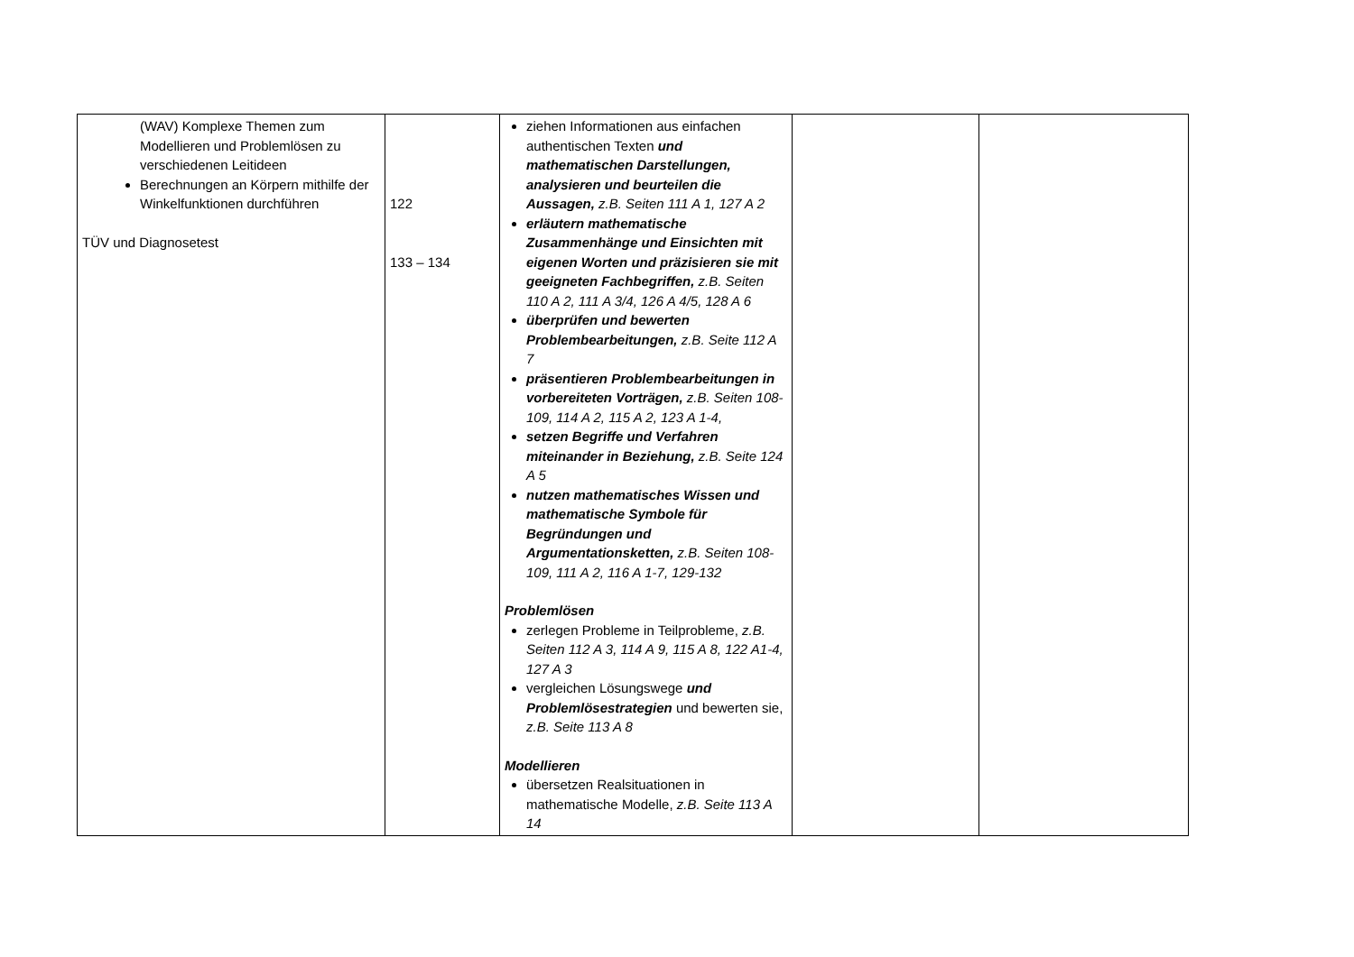| (WAV) Komplexe Themen zum Modellieren und Problemlösen zu verschiedenen Leitideen Berechnungen an Körpern mithilfe der Winkelfunktionen durchführen TÜV und Diagnosetest | 122 133 – 134 | ziehen Informationen aus einfachen authentischen Texten und mathematischen Darstellungen, analysieren und beurteilen die Aussagen, z.B. Seiten 111 A 1, 127 A 2 erläutern mathematische Zusammenhänge und Einsichten mit eigenen Worten und präzisieren sie mit geeigneten Fachbegriffen, z.B. Seiten 110 A 2, 111 A 3/4, 126 A 4/5, 128 A 6 überprüfen und bewerten Problembearbeitungen, z.B. Seite 112 A 7 präsentieren Problembearbeitungen in vorbereiteten Vorträgen, z.B. Seiten 108-109, 114 A 2, 115 A 2, 123 A 1-4, setzen Begriffe und Verfahren miteinander in Beziehung, z.B. Seite 124 A 5 nutzen mathematisches Wissen und mathematische Symbole für Begründungen und Argumentationsketten, z.B. Seiten 108-109, 111 A 2, 116 A 1-7, 129-132 Problemlösen zerlegen Probleme in Teilprobleme, z.B. Seiten 112 A 3, 114 A 9, 115 A 8, 122 A1-4, 127 A 3 vergleichen Lösungswege und Problemlösestrategien und bewerten sie, z.B. Seite 113 A 8 Modellieren übersetzen Realsituationen in mathematische Modelle, z.B. Seite 113 A 14 | | |